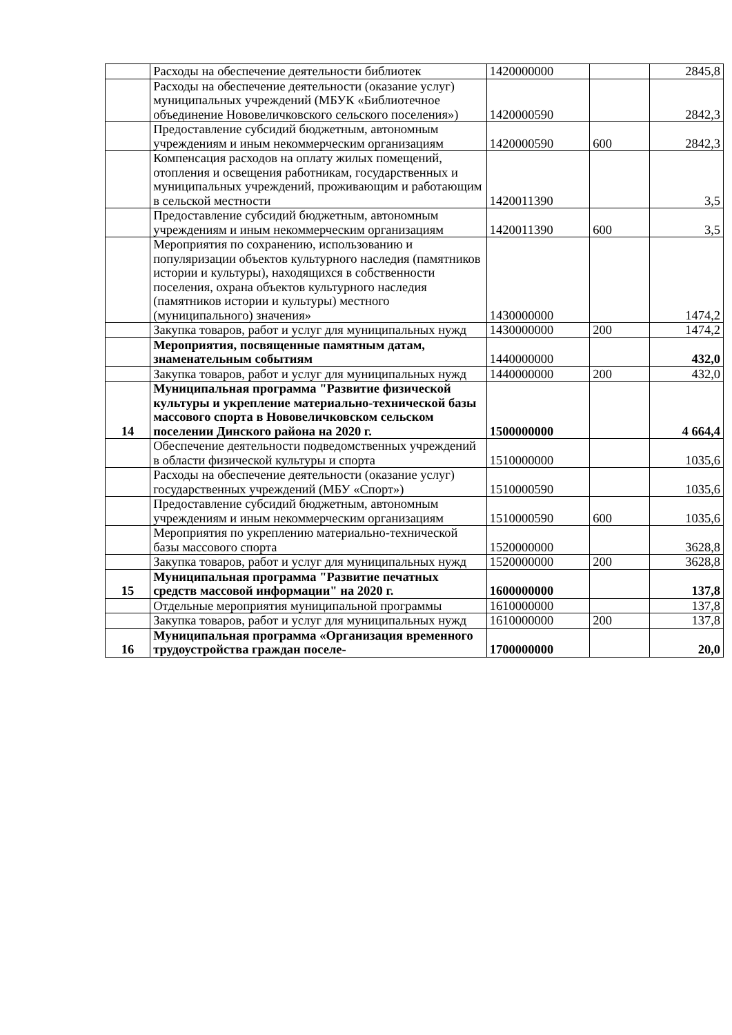| | Расходы на обеспечение деятельности библиотек | 1420000000 | | 2845,8 |
| | Расходы на обеспечение деятельности (оказание услуг) муниципальных учреждений (МБУК «Библиотечное объединение Нововеличковского сельского поселения») | 1420000590 | | 2842,3 |
| | Предоставление субсидий бюджетным, автономным учреждениям и иным некоммерческим организациям | 1420000590 | 600 | 2842,3 |
| | Компенсация расходов на оплату жилых помещений, отопления и освещения работникам, государственных и муниципальных учреждений, проживающим и работающим в сельской местности | 1420011390 | | 3,5 |
| | Предоставление субсидий бюджетным, автономным учреждениям и иным некоммерческим организациям | 1420011390 | 600 | 3,5 |
| | Мероприятия по сохранению, использованию и популяризации объектов культурного наследия (памятников истории и культуры), находящихся в собственности поселения, охрана объектов культурного наследия (памятников истории и культуры) местного (муниципального) значения» | 1430000000 | | 1474,2 |
| | Закупка товаров, работ и услуг для муниципальных нужд | 1430000000 | 200 | 1474,2 |
| | Мероприятия, посвященные памятным датам, знаменательным событиям | 1440000000 | | 432,0 |
| | Закупка товаров, работ и услуг для муниципальных нужд | 1440000000 | 200 | 432,0 |
| 14 | Муниципальная программа "Развитие физической культуры и укрепление материально-технической базы массового спорта в Нововеличковском сельском поселении Динского района на 2020 г. | 1500000000 | | 4 664,4 |
| | Обеспечение деятельности подведомственных учреждений в области физической культуры и спорта | 1510000000 | | 1035,6 |
| | Расходы на обеспечение деятельности (оказание услуг) государственных учреждений (МБУ «Спорт») | 1510000590 | | 1035,6 |
| | Предоставление субсидий бюджетным, автономным учреждениям и иным некоммерческим организациям | 1510000590 | 600 | 1035,6 |
| | Мероприятия по укреплению материально-технической базы массового спорта | 1520000000 | | 3628,8 |
| | Закупка товаров, работ и услуг для муниципальных нужд | 1520000000 | 200 | 3628,8 |
| 15 | Муниципальная программа "Развитие печатных средств массовой информации" на 2020 г. | 1600000000 | | 137,8 |
| | Отдельные мероприятия муниципальной программы | 1610000000 | | 137,8 |
| | Закупка товаров, работ и услуг для муниципальных нужд | 1610000000 | 200 | 137,8 |
| 16 | Муниципальная программа «Организация временного трудоустройства граждан поселе- | 1700000000 | | 20,0 |